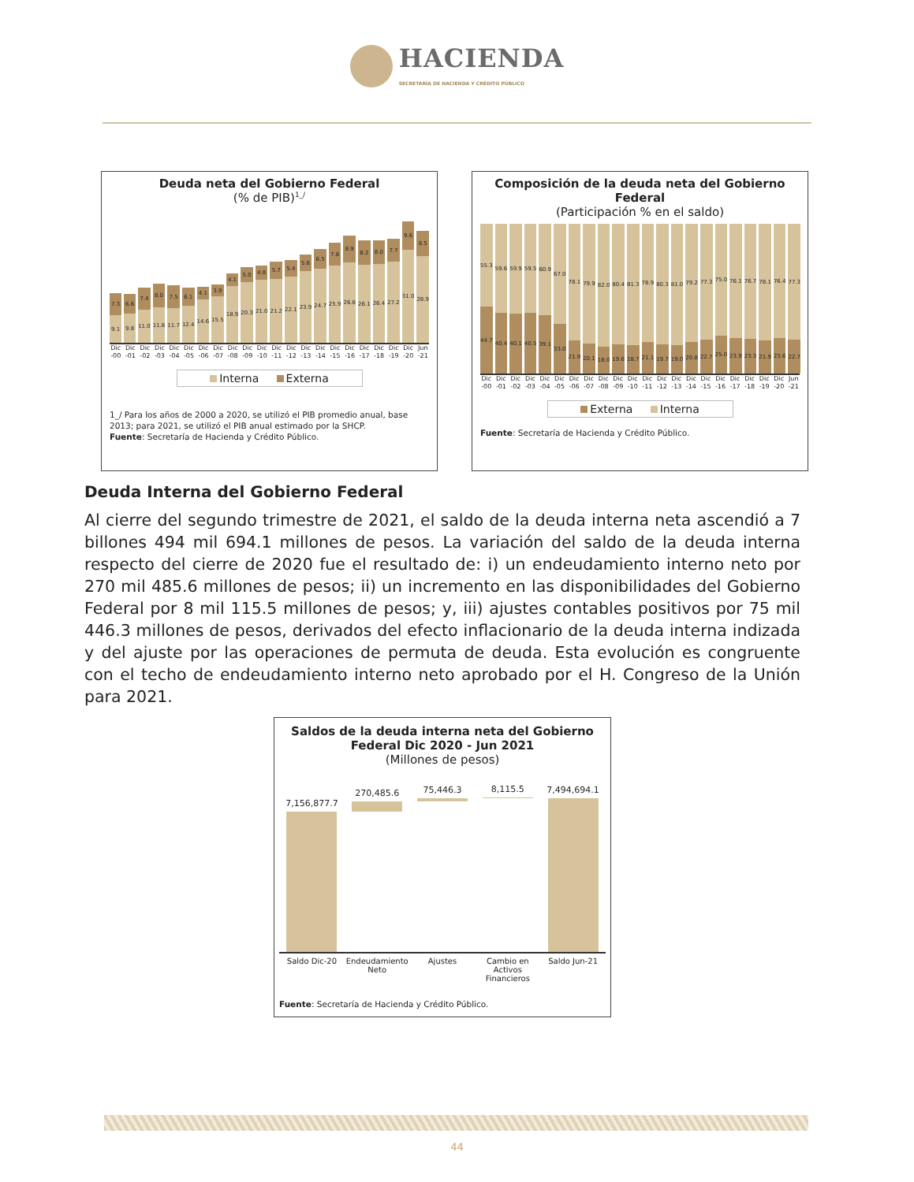HACIENDA
SECRETARÍA DE HACIENDA Y CRÉDITO PÚBLICO
Deuda neta del Gobierno Federal
(% de PIB)<sup>1_/</sup>
7.3
9.1
6.6
9.8
7.4
11.0
8.0
11.8
7.5
11.7
6.1
12.4
4.1
14.6
3.9
15.5
4.1
18.9
5.0
20.3
4.8
21.0
5.7
21.2
5.4
22.1
5.6
23.9
6.5
24.7
7.6
25.9
8.9
26.8
8.2
26.1
8.0
26.4
7.7
27.2
9.6
31.0
8.5
28.9
Dic
-00
Dic
-01
Dic
-02
Dic
-03
Dic
-04
Dic
-05
Dic
-06
Dic
-07
Dic
-08
Dic
-09
Dic
-10
Dic
-11
Dic
-12
Dic
-13
Dic
-14
Dic
-15
Dic
-16
Dic
-17
Dic
-18
Dic
-19
Dic
-20
Jun
-21
Interna Externa
1_/ Para los años de 2000 a 2020, se utilizó el PIB promedio anual, base 2013; para 2021, se utilizó el PIB anual estimado por la SHCP.
Fuente: Secretaría de Hacienda y Crédito Público.
Composición de la deuda neta del Gobierno Federal
(Participación % en el saldo)
55.3
44.7
59.6
40.4
59.9
40.1
59.5
40.5
60.9
39.1
67.0
33.0
78.1
21.9
79.9
20.1
82.0
18.0
80.4
19.6
81.3
18.7
78.9
21.1
80.3
19.7
81.0
19.0
79.2
20.8
77.3
22.7
75.0
25.0
76.1
23.9
76.7
23.3
78.1
21.9
76.4
23.6
77.3
22.7
Dic
-00
Dic
-01
Dic
-02
Dic
-03
Dic
-04
Dic
-05
Dic
-06
Dic
-07
Dic
-08
Dic
-09
Dic
-10
Dic
-11
Dic
-12
Dic
-13
Dic
-14
Dic
-15
Dic
-16
Dic
-17
Dic
-18
Dic
-19
Dic
-20
Jun
-21
Externa Interna
Fuente: Secretaría de Hacienda y Crédito Público.
Deuda Interna del Gobierno Federal
Al cierre del segundo trimestre de 2021, el saldo de la deuda interna neta ascendió a 7 billones 494 mil 694.1 millones de pesos. La variación del saldo de la deuda interna respecto del cierre de 2020 fue el resultado de: i) un endeudamiento interno neto por 270 mil 485.6 millones de pesos; ii) un incremento en las disponibilidades del Gobierno Federal por 8 mil 115.5 millones de pesos; y, iii) ajustes contables positivos por 75 mil 446.3 millones de pesos, derivados del efecto inflacionario de la deuda interna indizada y del ajuste por las operaciones de permuta de deuda. Esta evolución es congruente con el techo de endeudamiento interno neto aprobado por el H. Congreso de la Unión para 2021.
Saldos de la deuda interna neta del Gobierno Federal Dic 2020 - Jun 2021
(Millones de pesos)
7,156,877.7
270,485.6
75,446.3
8,115.5
7,494,694.1
Saldo Dic-20 Endeudamiento Neto Ajustes Cambio en Activos Financieros Saldo Jun-21
Fuente: Secretaría de Hacienda y Crédito Público.
44